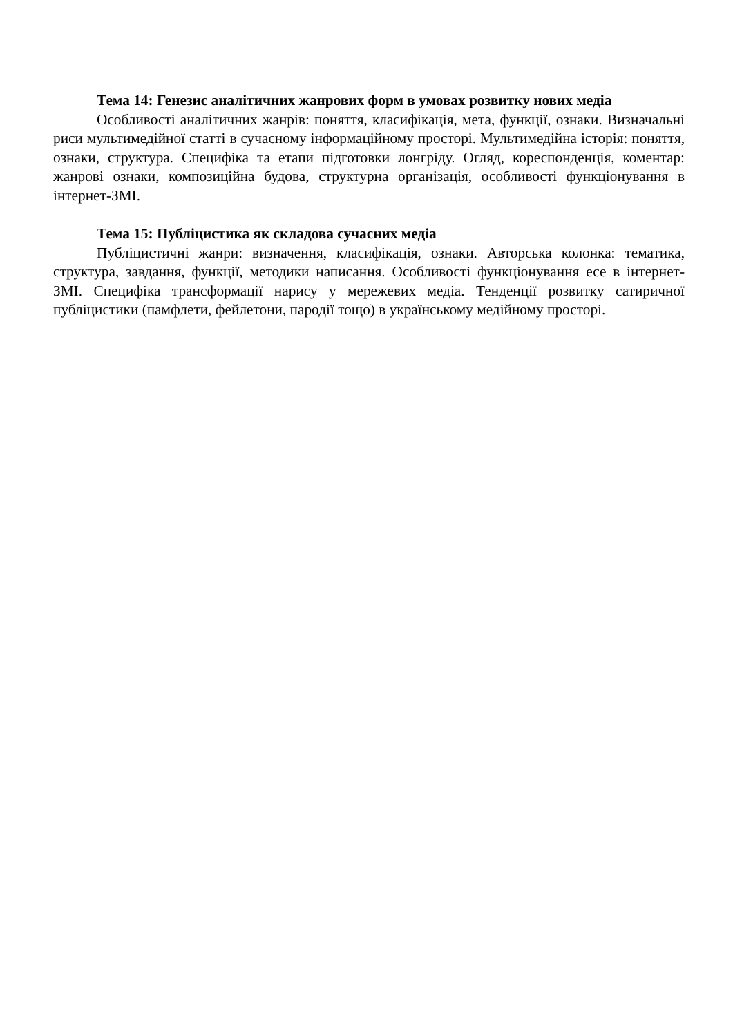Тема 14: Генезис аналітичних жанрових форм в умовах розвитку нових медіа
Особливості аналітичних жанрів: поняття, класифікація, мета, функції, ознаки. Визначальні риси мультимедійної статті в сучасному інформаційному просторі. Мультимедійна історія: поняття, ознаки, структура. Специфіка та етапи підготовки лонгріду. Огляд, кореспонденція, коментар: жанрові ознаки, композиційна будова, структурна організація, особливості функціонування в інтернет-ЗМІ.
Тема 15: Публіцистика як складова сучасних медіа
Публіцистичні жанри: визначення, класифікація, ознаки. Авторська колонка: тематика, структура, завдання, функції, методики написання. Особливості функціонування есе в інтернет-ЗМІ. Специфіка трансформації нарису у мережевих медіа. Тенденції розвитку сатиричної публіцистики (памфлети, фейлетони, пародії тощо) в українському медійному просторі.